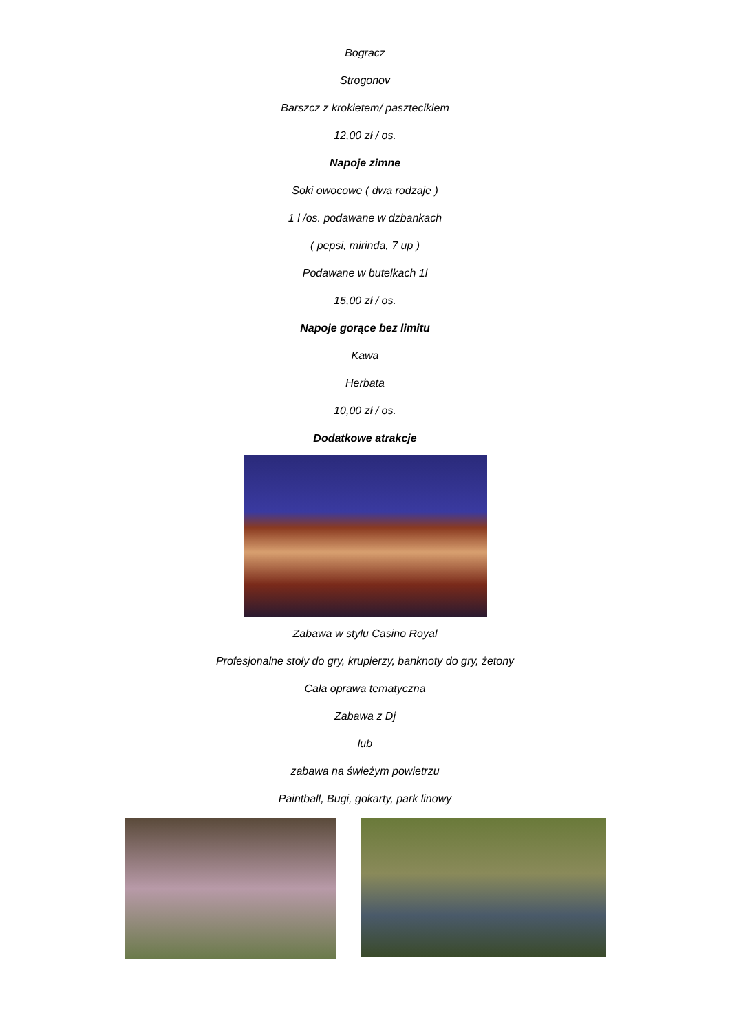Bogracz
Strogonov
Barszcz z krokietem/ pasztecikiem
12,00 zł / os.
Napoje zimne
Soki owocowe ( dwa rodzaje )
1 l /os. podawane w dzbankach
( pepsi, mirinda, 7 up )
Podawane w butelkach 1l
15,00 zł / os.
Napoje gorące bez limitu
Kawa
Herbata
10,00 zł / os.
Dodatkowe atrakcje
Zabawa w stylu Casino Royal
Profesjonalne stoły do gry, krupierzy, banknoty do gry, żetony
Cała oprawa tematyczna
Zabawa z Dj
lub
zabawa na świeżym powietrzu
Paintball, Bugi, gokarty, park linowy